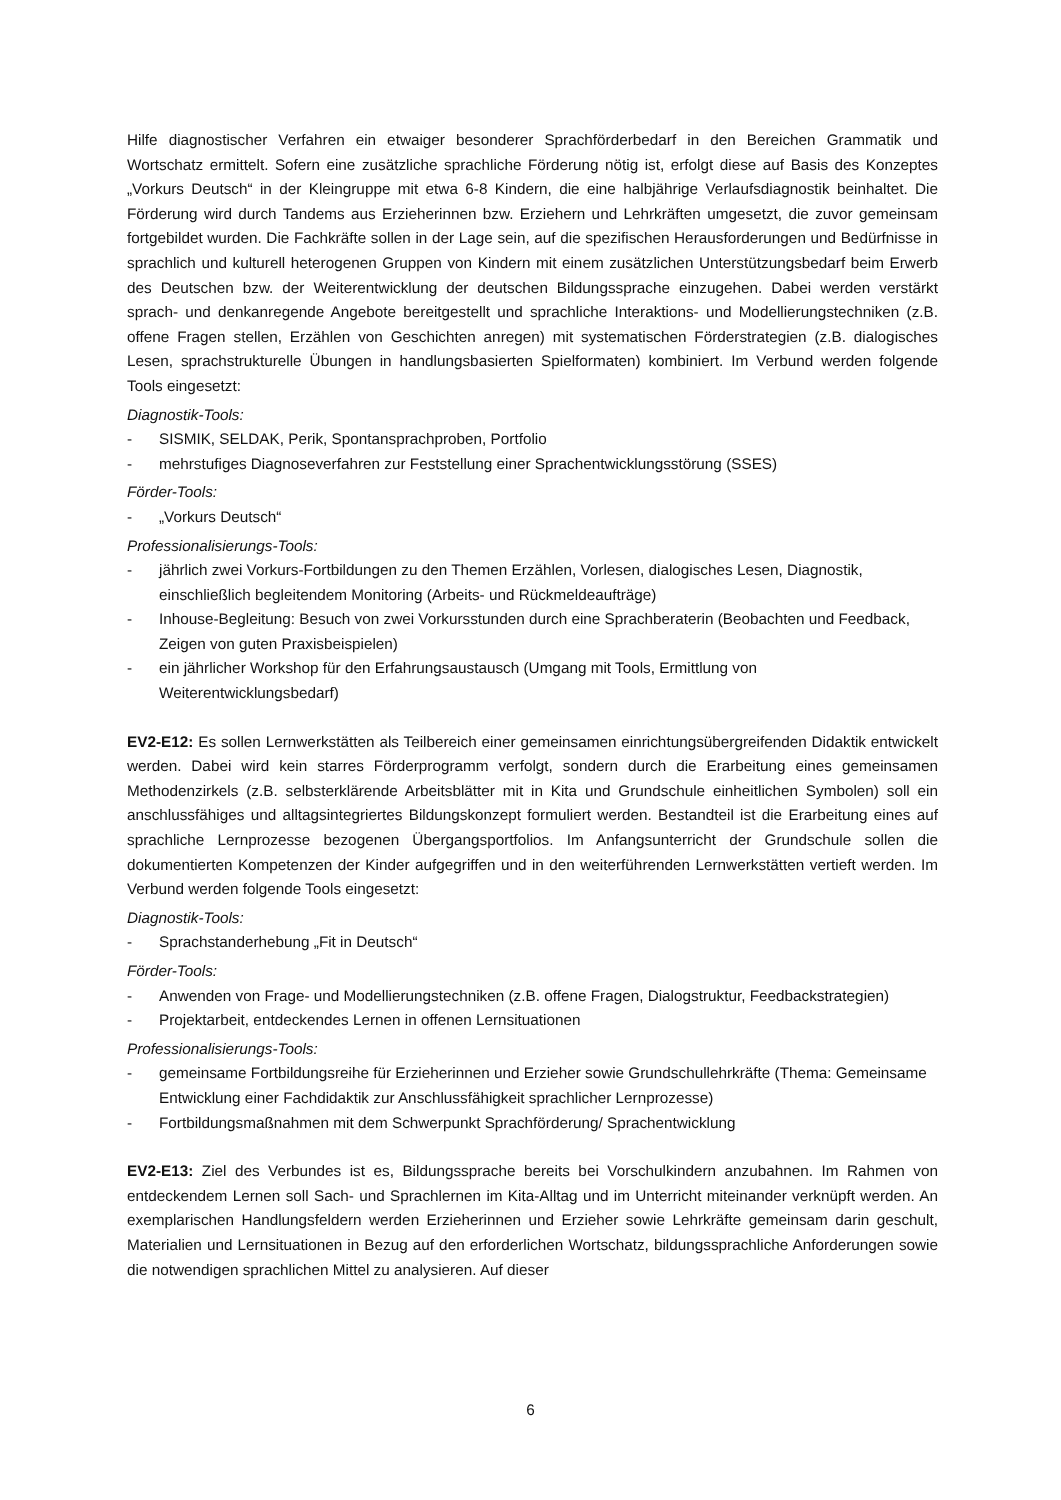Hilfe diagnostischer Verfahren ein etwaiger besonderer Sprachförderbedarf in den Bereichen Grammatik und Wortschatz ermittelt. Sofern eine zusätzliche sprachliche Förderung nötig ist, erfolgt diese auf Basis des Konzeptes „Vorkurs Deutsch“ in der Kleingruppe mit etwa 6-8 Kindern, die eine halbjährige Verlaufsdiagnostik beinhaltet. Die Förderung wird durch Tandems aus Erzieherinnen bzw. Erziehern und Lehrkräften umgesetzt, die zuvor gemeinsam fortgebildet wurden. Die Fachkräfte sollen in der Lage sein, auf die spezifischen Herausforderungen und Bedürfnisse in sprachlich und kulturell heterogenen Gruppen von Kindern mit einem zusätzlichen Unterstützungsbedarf beim Erwerb des Deutschen bzw. der Weiterentwicklung der deutschen Bildungssprache einzugehen. Dabei werden verstärkt sprach- und denkanregende Angebote bereitgestellt und sprachliche Interaktions- und Modellierungstechniken (z.B. offene Fragen stellen, Erzählen von Geschichten anregen) mit systematischen Förderstrategien (z.B. dialogisches Lesen, sprachstrukturelle Übungen in handlungsbasierten Spielformaten) kombiniert. Im Verbund werden folgende Tools eingesetzt:
Diagnostik-Tools:
- SISMIK, SELDAK, Perik, Spontansprachproben, Portfolio
- mehrstufiges Diagnoseverfahren zur Feststellung einer Sprachentwicklungsstörung (SSES)
Förder-Tools:
- „Vorkurs Deutsch“
Professionalisierungs-Tools:
- jährlich zwei Vorkurs-Fortbildungen zu den Themen Erzählen, Vorlesen, dialogisches Lesen, Diagnostik, einschließlich begleitendem Monitoring (Arbeits- und Rückmeldeaufträge)
- Inhouse-Begleitung: Besuch von zwei Vorkursstunden durch eine Sprachberaterin (Beobachten und Feedback, Zeigen von guten Praxisbeispielen)
- ein jährlicher Workshop für den Erfahrungsaustausch (Umgang mit Tools, Ermittlung von Weiterentwicklungsbedarf)
EV2-E12: Es sollen Lernwerkstätten als Teilbereich einer gemeinsamen einrichtungsübergreifenden Didaktik entwickelt werden. Dabei wird kein starres Förderprogramm verfolgt, sondern durch die Erarbeitung eines gemeinsamen Methodenzirkels (z.B. selbsterklärende Arbeitsblätter mit in Kita und Grundschule einheitlichen Symbolen) soll ein anschlussfähiges und alltagsintegriertes Bildungskonzept formuliert werden. Bestandteil ist die Erarbeitung eines auf sprachliche Lernprozesse bezogenen Übergangsportfolios. Im Anfangsunterricht der Grundschule sollen die dokumentierten Kompetenzen der Kinder aufgegriffen und in den weiterführenden Lernwerkstätten vertieft werden. Im Verbund werden folgende Tools eingesetzt:
Diagnostik-Tools:
- Sprachstanderhebung „Fit in Deutsch“
Förder-Tools:
- Anwenden von Frage- und Modellierungstechniken (z.B. offene Fragen, Dialogstruktur, Feedbackstrategien)
- Projektarbeit, entdeckendes Lernen in offenen Lernsituationen
Professionalisierungs-Tools:
- gemeinsame Fortbildungsreihe für Erzieherinnen und Erzieher sowie Grundschullehrkräfte (Thema: Gemeinsame Entwicklung einer Fachdidaktik zur Anschlussfähigkeit sprachlicher Lernprozesse)
- Fortbildungsmaßnahmen mit dem Schwerpunkt Sprachförderung/ Sprachentwicklung
EV2-E13: Ziel des Verbundes ist es, Bildungssprache bereits bei Vorschulkindern anzubahnen. Im Rahmen von entdeckendem Lernen soll Sach- und Sprachlernen im Kita-Alltag und im Unterricht miteinander verknüpft werden. An exemplarischen Handlungsfeldern werden Erzieherinnen und Erzieher sowie Lehrkräfte gemeinsam darin geschult, Materialien und Lernsituationen in Bezug auf den erforderlichen Wortschatz, bildungssprachliche Anforderungen sowie die notwendigen sprachlichen Mittel zu analysieren. Auf dieser
6